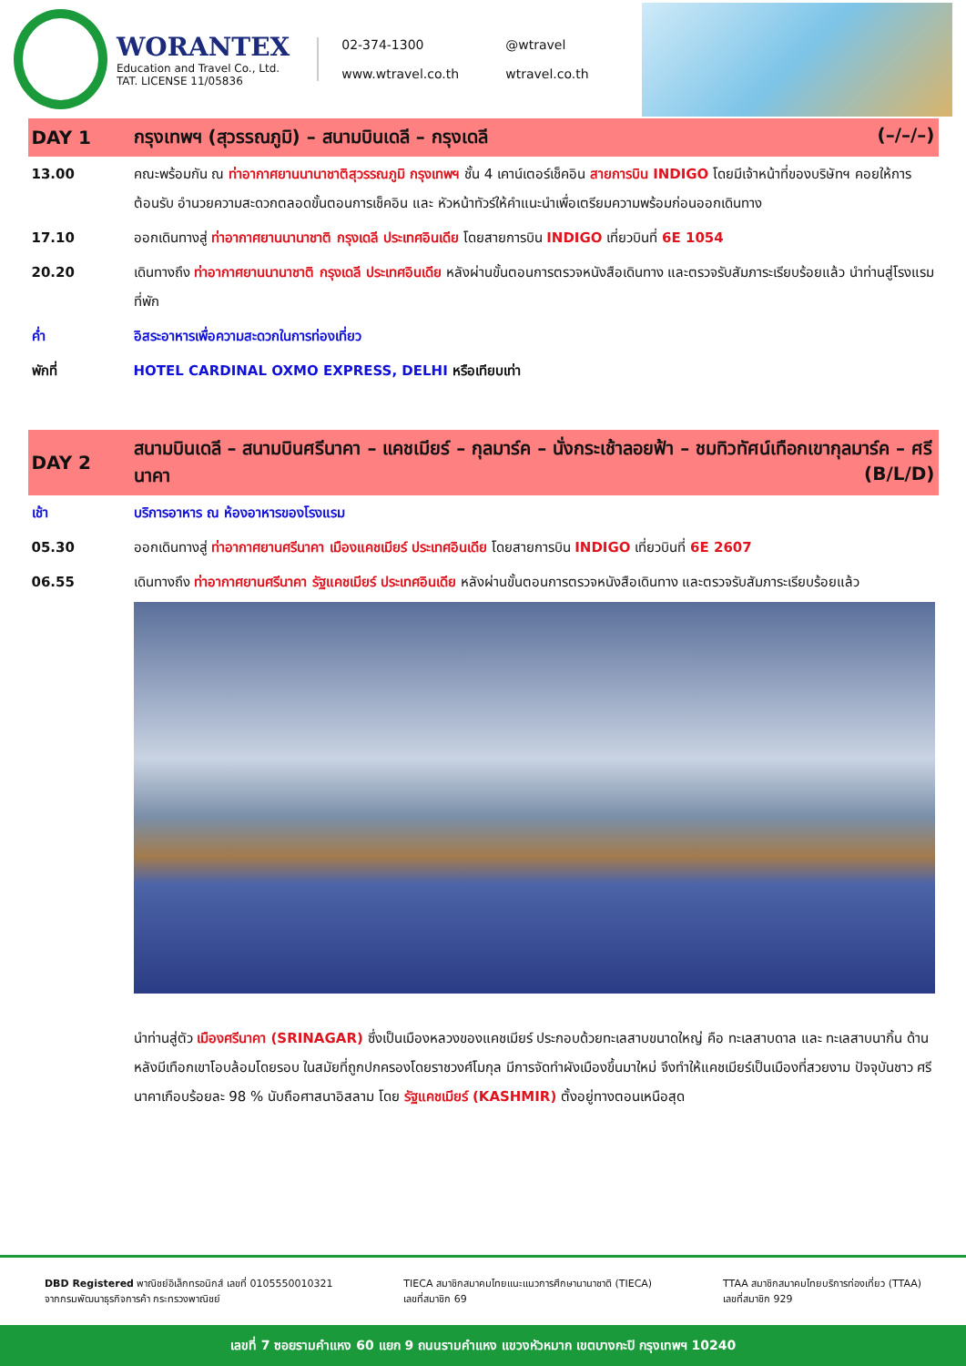WORANTEX
Education and Travel Co., Ltd.
TAT. LICENSE 11/05836
02-374-1300 @wtravel www.wtravel.co.th wtravel.co.th
| DAY 1 | กรุงเทพฯ (สุวรรณภูมิ) – สนามบินเดลี – กรุงเดลี (–/–/–) |
| --- | --- |
| 13.00 | คณะพร้อมกัน ณ ท่าอากาศยานนานาชาติสุวรรณภูมิ กรุงเทพฯ ชั้น 4 เคาน์เตอร์เช็คอิน สายการบิน INDIGO โดยมีเจ้าหน้าที่ของบริษัทฯ คอยให้การต้อนรับ อำนวยความสะดวกตลอดขั้นตอนการเช็คอิน และ หัวหน้าทัวร์ให้คำแนะนำเพื่อเตรียมความพร้อมก่อนออกเดินทาง |
| 17.10 | ออกเดินทางสู่ ท่าอากาศยานนานาชาติ กรุงเดลี ประเทศอินเดีย โดยสายการบิน INDIGO เที่ยวบินที่ 6E 1054 |
| 20.20 | เดินทางถึง ท่าอากาศยานนานาชาติ กรุงเดลี ประเทศอินเดีย หลังผ่านขั้นตอนการตรวจหนังสือเดินทาง และตรวจรับสัมภาระเรียบร้อยแล้ว นำท่านสู่โรงแรมที่พัก |
| ค่ำ | อิสระอาหารเพื่อความสะดวกในการท่องเที่ยว |
| พักที่ | HOTEL CARDINAL OXMO EXPRESS, DELHI หรือเทียบเท่า |
| DAY 2 | สนามบินเดลี – สนามบินศรีนาคา – แคชเมียร์ – กุลมาร์ค – นั่งกระเช้าลอยฟ้า – ชมทิวทัศน์เทือกเขากุลมาร์ค – ศรีนาคา (B/L/D) |
| เช้า | บริการอาหาร ณ ห้องอาหารของโรงแรม |
| 05.30 | ออกเดินทางสู่ ท่าอากาศยานศรีนาคา เมืองแคชเมียร์ ประเทศอินเดีย โดยสายการบิน INDIGO เที่ยวบินที่ 6E 2607 |
| 06.55 | เดินทางถึง ท่าอากาศยานศรีนาคา รัฐแคชเมียร์ ประเทศอินเดีย หลังผ่านขั้นตอนการตรวจหนังสือเดินทาง และตรวจรับสัมภาระเรียบร้อยแล้ว |
| | นำท่านสู่ตัว เมืองศรีนาคา (SRINAGAR) ซึ่งเป็นเมืองหลวงของแคชเมียร์ ประกอบด้วยทะเลสาบขนาดใหญ่ คือ ทะเลสาบดาล และ ทะเลสาบนากิ้น ด้านหลังมีเทือกเขาโอบล้อมโดยรอบ ในสมัยที่ถูกปกครองโดยราชวงศ์โมกุล มีการจัดทำผังเมืองขึ้นมาใหม่ จึงทำให้แคชเมียร์เป็นเมืองที่สวยงาม ปัจจุบันชาว ศรีนาคาเกือบร้อยละ 98 % นับถือศาสนาอิสลาม โดย รัฐแคชเมียร์ (KASHMIR) ตั้งอยู่ทางตอนเหนือสุด |
DBD Registered พาณิชย์อิเล็กทรอนิกส์ เลขที่ 0105550010321
จากกรมพัฒนาธุรกิจการค้า กระทรวงพาณิชย์
TIECA สมาชิกสมาคมไทยแนะแนวการศึกษานานาชาติ (TIECA)
เลขที่สมาชิก 69
TTAA สมาชิกสมาคมไทยบริการท่องเที่ยว (TTAA)
เลขที่สมาชิก 929
เลขที่ 7 ซอยรามคำแหง 60 แยก 9 ถนนรามคำแหง แขวงหัวหมาก เขตบางกะปิ กรุงเทพฯ 10240